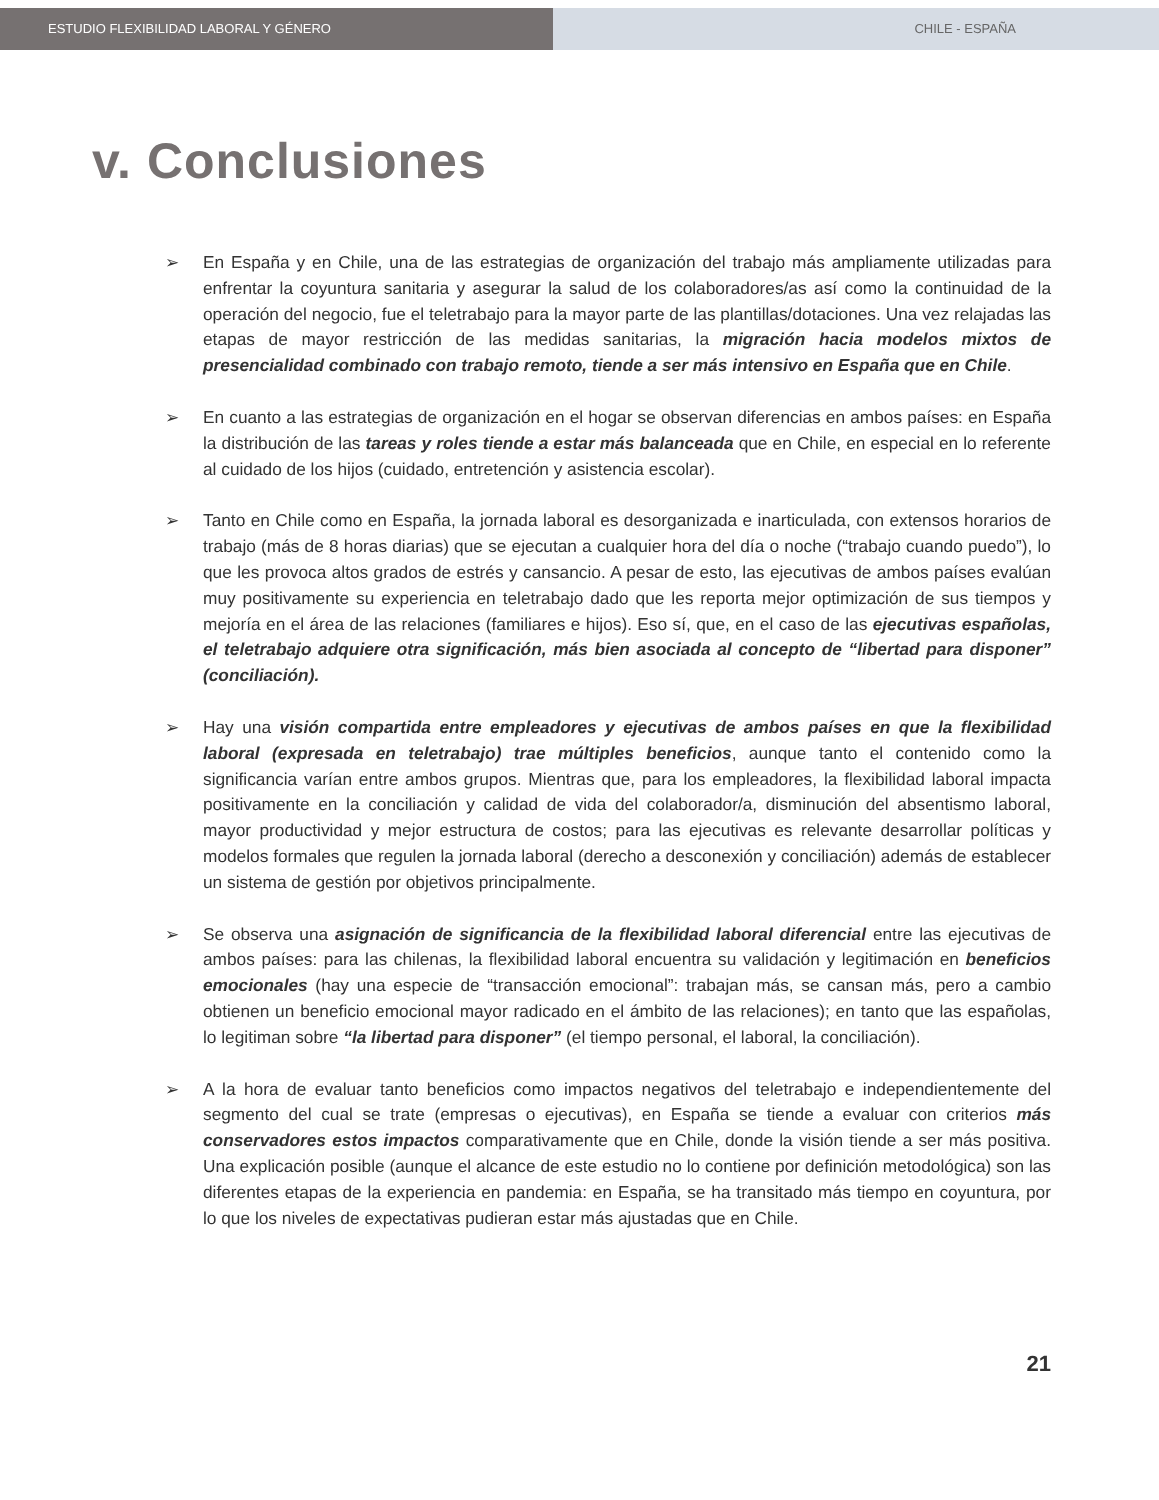ESTUDIO FLEXIBILIDAD LABORAL Y GÉNERO CHILE - ESPAÑA
v. Conclusiones
➢ En España y en Chile, una de las estrategias de organización del trabajo más ampliamente utilizadas para enfrentar la coyuntura sanitaria y asegurar la salud de los colaboradores/as así como la continuidad de la operación del negocio, fue el teletrabajo para la mayor parte de las plantillas/dotaciones. Una vez relajadas las etapas de mayor restricción de las medidas sanitarias, la migración hacia modelos mixtos de presencialidad combinado con trabajo remoto, tiende a ser más intensivo en España que en Chile.
➢ En cuanto a las estrategias de organización en el hogar se observan diferencias en ambos países: en España la distribución de las tareas y roles tiende a estar más balanceada que en Chile, en especial en lo referente al cuidado de los hijos (cuidado, entretención y asistencia escolar).
➢ Tanto en Chile como en España, la jornada laboral es desorganizada e inarticulada, con extensos horarios de trabajo (más de 8 horas diarias) que se ejecutan a cualquier hora del día o noche (“trabajo cuando puedo”), lo que les provoca altos grados de estrés y cansancio. A pesar de esto, las ejecutivas de ambos países evalúan muy positivamente su experiencia en teletrabajo dado que les reporta mejor optimización de sus tiempos y mejoría en el área de las relaciones (familiares e hijos). Eso sí, que, en el caso de las ejecutivas españolas, el teletrabajo adquiere otra significación, más bien asociada al concepto de “libertad para disponer” (conciliación).
➢ Hay una visión compartida entre empleadores y ejecutivas de ambos países en que la flexibilidad laboral (expresada en teletrabajo) trae múltiples beneficios, aunque tanto el contenido como la significancia varían entre ambos grupos. Mientras que, para los empleadores, la flexibilidad laboral impacta positivamente en la conciliación y calidad de vida del colaborador/a, disminución del absentismo laboral, mayor productividad y mejor estructura de costos; para las ejecutivas es relevante desarrollar políticas y modelos formales que regulen la jornada laboral (derecho a desconexión y conciliación) además de establecer un sistema de gestión por objetivos principalmente.
➢ Se observa una asignación de significancia de la flexibilidad laboral diferencial entre las ejecutivas de ambos países: para las chilenas, la flexibilidad laboral encuentra su validación y legitimación en beneficios emocionales (hay una especie de “transacción emocional”: trabajan más, se cansan más, pero a cambio obtienen un beneficio emocional mayor radicado en el ámbito de las relaciones); en tanto que las españolas, lo legitiman sobre “la libertad para disponer” (el tiempo personal, el laboral, la conciliación).
➢ A la hora de evaluar tanto beneficios como impactos negativos del teletrabajo e independientemente del segmento del cual se trate (empresas o ejecutivas), en España se tiende a evaluar con criterios más conservadores estos impactos comparativamente que en Chile, donde la visión tiende a ser más positiva. Una explicación posible (aunque el alcance de este estudio no lo contiene por definición metodológica) son las diferentes etapas de la experiencia en pandemia: en España, se ha transitado más tiempo en coyuntura, por lo que los niveles de expectativas pudieran estar más ajustadas que en Chile.
21